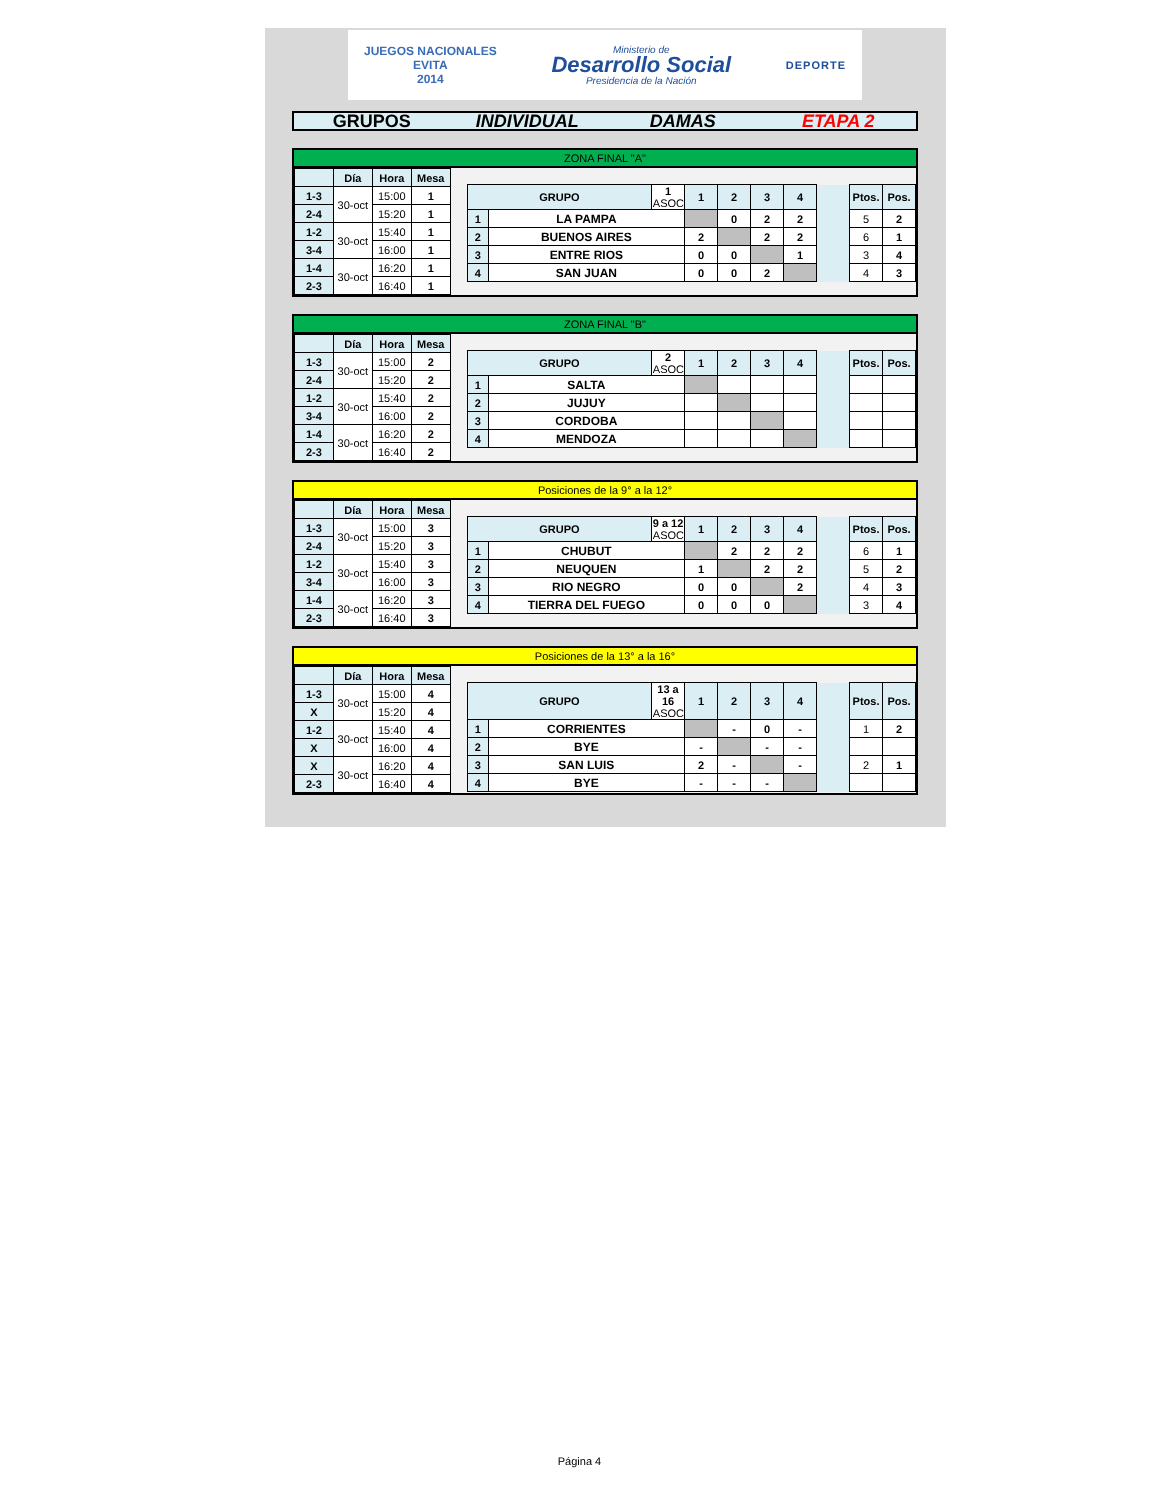JUEGOS NACIONALES
EVITA
2014
Ministerio de
Desarrollo Social
Presidencia de la Nación
DEPORTE
GRUPOS INDIVIDUAL DAMAS ETAPA 2
ZONA FINAL "A"
| | Día | Hora | Mesa |
| --- | --- | --- | --- |
| 1-3 | 30-oct | 15:00 | 1 |
| 2-4 | | 15:20 | 1 |
| 1-2 | 30-oct | 15:40 | 1 |
| 3-4 | | 16:00 | 1 |
| 1-4 | 30-oct | 16:20 | 1 |
| 2-3 | | 16:40 | 1 |
| GRUPO | | 1 ASOC | 1 | 2 | 3 | 4 | | Ptos. | Pos. |
| 1 | LA PAMPA | | | 0 | 2 | 2 | | 5 | 2 |
| 2 | BUENOS AIRES | | 2 | | 2 | 2 | | 6 | 1 |
| 3 | ENTRE RIOS | | 0 | 0 | | 1 | | 3 | 4 |
| 4 | SAN JUAN | | 0 | 0 | 2 | | | 4 | 3 |
ZONA FINAL "B"
| | Día | Hora | Mesa |
| --- | --- | --- | --- |
| 1-3 | 30-oct | 15:00 | 2 |
| 2-4 | | 15:20 | 2 |
| 1-2 | 30-oct | 15:40 | 2 |
| 3-4 | | 16:00 | 2 |
| 1-4 | 30-oct | 16:20 | 2 |
| 2-3 | | 16:40 | 2 |
| GRUPO | | 2 ASOC | 1 | 2 | 3 | 4 | | Ptos. | Pos. |
| 1 | SALTA | | | | | | | | |
| 2 | JUJUY | | | | | | | | |
| 3 | CORDOBA | | | | | | | | |
| 4 | MENDOZA | | | | | | | | |
Posiciones de la 9° a la 12°
| | Día | Hora | Mesa |
| --- | --- | --- | --- |
| 1-3 | 30-oct | 15:00 | 3 |
| 2-4 | | 15:20 | 3 |
| 1-2 | 30-oct | 15:40 | 3 |
| 3-4 | | 16:00 | 3 |
| 1-4 | 30-oct | 16:20 | 3 |
| 2-3 | | 16:40 | 3 |
| GRUPO | | 9 a 12 ASOC | 1 | 2 | 3 | 4 | | Ptos. | Pos. |
| 1 | CHUBUT | | | 2 | 2 | 2 | | 6 | 1 |
| 2 | NEUQUEN | | 1 | | 2 | 2 | | 5 | 2 |
| 3 | RIO NEGRO | | 0 | 0 | | 2 | | 4 | 3 |
| 4 | TIERRA DEL FUEGO | | 0 | 0 | 0 | | | 3 | 4 |
Posiciones de la 13° a la 16°
| | Día | Hora | Mesa |
| --- | --- | --- | --- |
| 1-3 | 30-oct | 15:00 | 4 |
| X | | 15:20 | 4 |
| 1-2 | 30-oct | 15:40 | 4 |
| X | | 16:00 | 4 |
| X | 30-oct | 16:20 | 4 |
| 2-3 | | 16:40 | 4 |
| GRUPO | | 13 a 16 ASOC | 1 | 2 | 3 | 4 | | Ptos. | Pos. |
| 1 | CORRIENTES | | | - | 0 | - | | 1 | 2 |
| 2 | BYE | | - | | - | - | | | |
| 3 | SAN LUIS | | 2 | - | | - | | 2 | 1 |
| 4 | BYE | | - | - | - | | | | |
Página 4